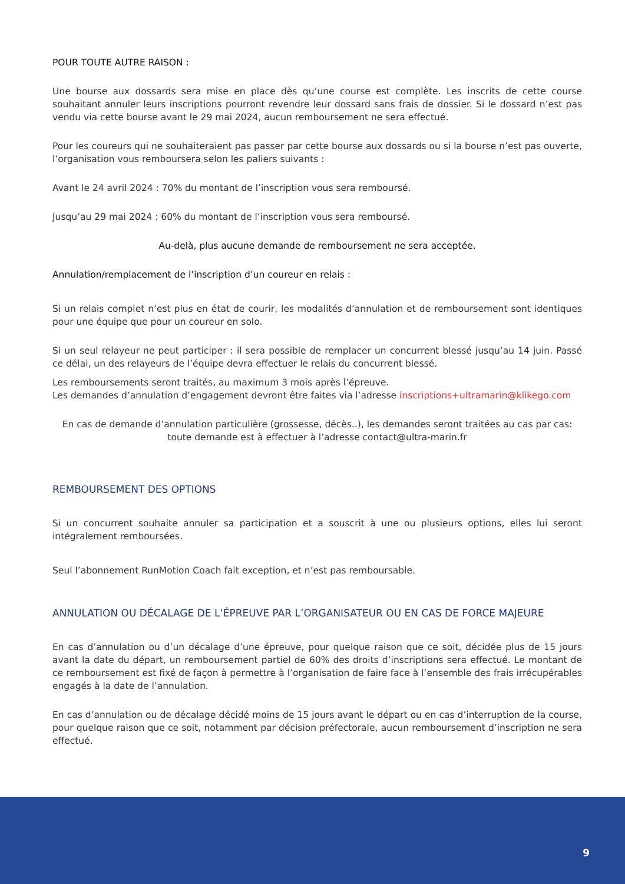POUR TOUTE AUTRE RAISON :
Une bourse aux dossards sera mise en place dès qu’une course est complète. Les inscrits de cette course souhaitant annuler leurs inscriptions pourront revendre leur dossard sans frais de dossier. Si le dossard n’est pas vendu via cette bourse avant le 29 mai 2024, aucun remboursement ne sera effectué.
Pour les coureurs qui ne souhaiteraient pas passer par cette bourse aux dossards ou si la bourse n’est pas ouverte, l’organisation vous remboursera selon les paliers suivants :
Avant le 24 avril 2024 : 70% du montant de l’inscription vous sera remboursé.
Jusqu’au 29 mai 2024 : 60% du montant de l’inscription vous sera remboursé.
Au-delà, plus aucune demande de remboursement ne sera acceptée.
Annulation/remplacement de l’inscription d’un coureur en relais :
Si un relais complet n’est plus en état de courir, les modalités d’annulation et de remboursement sont identiques pour une équipe que pour un coureur en solo.
Si un seul relayeur ne peut participer : il sera possible de remplacer un concurrent blessé jusqu’au 14 juin. Passé ce délai, un des relayeurs de l’équipe devra effectuer le relais du concurrent blessé.
Les remboursements seront traités, au maximum 3 mois après l’épreuve.
Les demandes d’annulation d’engagement devront être faites via l’adresse inscriptions+ultramarin@klikego.com
En cas de demande d’annulation particulière (grossesse, décès..), les demandes seront traitées au cas par cas:
toute demande est à effectuer à l’adresse contact@ultra-marin.fr
REMBOURSEMENT DES OPTIONS
Si un concurrent souhaite annuler sa participation et a souscrit à une ou plusieurs options, elles lui seront intégralement remboursées.
Seul l’abonnement RunMotion Coach fait exception, et n’est pas remboursable.
ANNULATION OU DÉCALAGE DE L’ÉPREUVE PAR L’ORGANISATEUR OU EN CAS DE FORCE MAJEURE
En cas d’annulation ou d’un décalage d’une épreuve, pour quelque raison que ce soit, décidée plus de 15 jours avant la date du départ, un remboursement partiel de 60% des droits d’inscriptions sera effectué. Le montant de ce remboursement est fixé de façon à permettre à l’organisation de faire face à l’ensemble des frais irrécupérables engagés à la date de l’annulation.
En cas d’annulation ou de décalage décidé moins de 15 jours avant le départ ou en cas d’interruption de la course, pour quelque raison que ce soit, notamment par décision préfectorale, aucun remboursement d’inscription ne sera effectué.
9